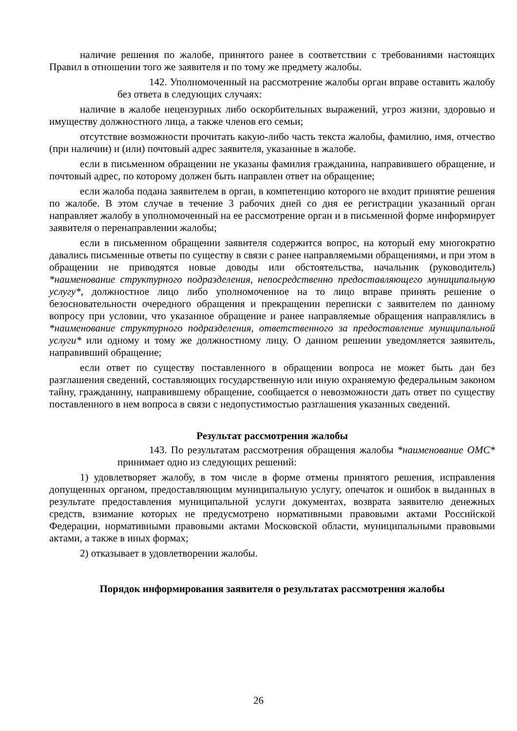наличие решения по жалобе, принятого ранее в соответствии с требованиями настоящих Правил в отношении того же заявителя и по тому же предмету жалобы.
142. Уполномоченный на рассмотрение жалобы орган вправе оставить жалобу без ответа в следующих случаях:
наличие в жалобе нецензурных либо оскорбительных выражений, угроз жизни, здоровью и имуществу должностного лица, а также членов его семьи;
отсутствие возможности прочитать какую-либо часть текста жалобы, фамилию, имя, отчество (при наличии) и (или) почтовый адрес заявителя, указанные в жалобе.
если в письменном обращении не указаны фамилия гражданина, направившего обращение, и почтовый адрес, по которому должен быть направлен ответ на обращение;
если жалоба подана заявителем в орган, в компетенцию которого не входит принятие решения по жалобе. В этом случае в течение 3 рабочих дней со дня ее регистрации указанный орган направляет жалобу в уполномоченный на ее рассмотрение орган и в письменной форме информирует заявителя о перенаправлении жалобы;
если в письменном обращении заявителя содержится вопрос, на который ему многократно давались письменные ответы по существу в связи с ранее направляемыми обращениями, и при этом в обращении не приводятся новые доводы или обстоятельства, начальник (руководитель) *наименование структурного подразделения, непосредственно предоставляющего муниципальную услугу*, должностное лицо либо уполномоченное на то лицо вправе принять решение о безосновательности очередного обращения и прекращении переписки с заявителем по данному вопросу при условии, что указанное обращение и ранее направляемые обращения направлялись в *наименование структурного подразделения, ответственного за предоставление муниципальной услуги* или одному и тому же должностному лицу. О данном решении уведомляется заявитель, направивший обращение;
если ответ по существу поставленного в обращении вопроса не может быть дан без разглашения сведений, составляющих государственную или иную охраняемую федеральным законом тайну, гражданину, направившему обращение, сообщается о невозможности дать ответ по существу поставленного в нем вопроса в связи с недопустимостью разглашения указанных сведений.
Результат рассмотрения жалобы
143. По результатам рассмотрения обращения жалобы *наименование ОМС* принимает одно из следующих решений:
1) удовлетворяет жалобу, в том числе в форме отмены принятого решения, исправления допущенных органом, предоставляющим муниципальную услугу, опечаток и ошибок в выданных в результате предоставления муниципальной услуги документах, возврата заявителю денежных средств, взимание которых не предусмотрено нормативными правовыми актами Российской Федерации, нормативными правовыми актами Московской области, муниципальными правовыми актами, а также в иных формах;
2) отказывает в удовлетворении жалобы.
Порядок информирования заявителя о результатах рассмотрения жалобы
26